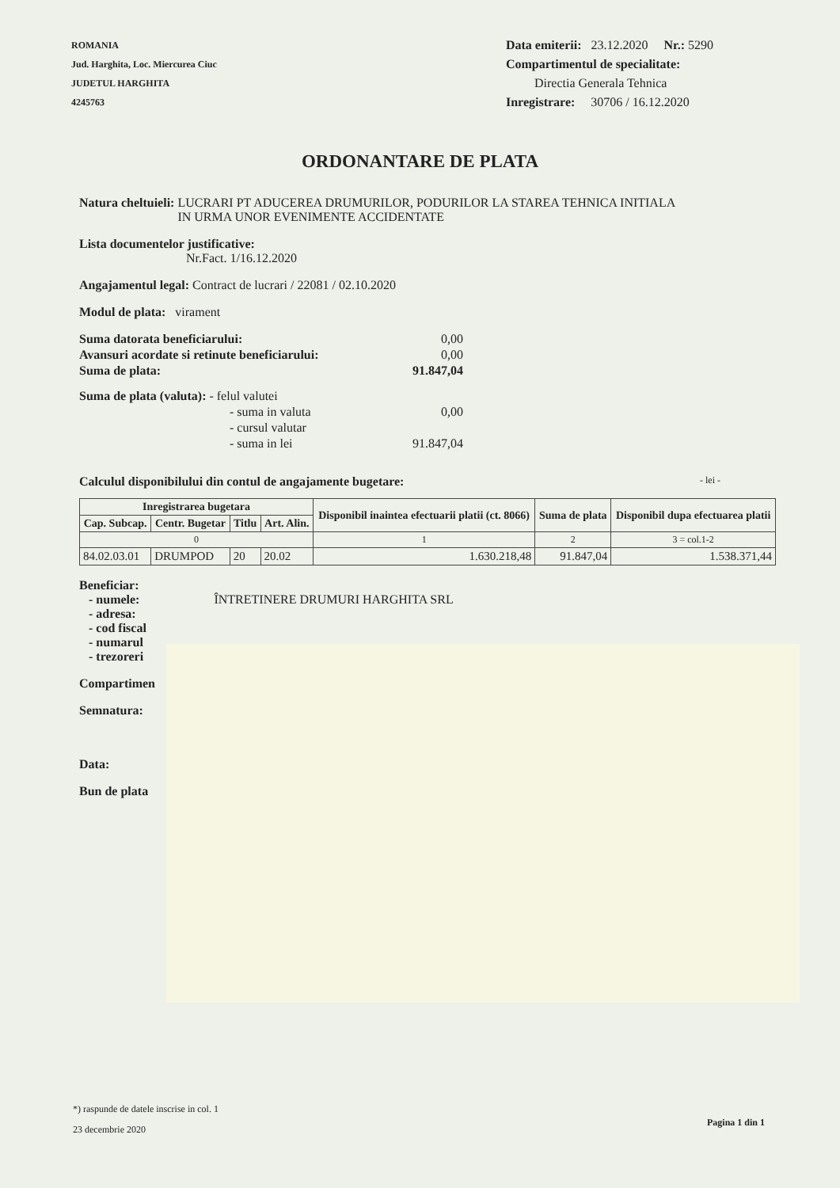ROMANIA
Jud. Harghita, Loc. Miercurea Ciuc
JUDETUL HARGHITA
4245763
Data emiterii: 23.12.2020 Nr.: 5290
Compartimentul de specialitate:
Directia Generala Tehnica
Inregistrare: 30706 / 16.12.2020
ORDONANTARE DE PLATA
Natura cheltuieli: LUCRARI PT ADUCEREA DRUMURILOR, PODURILOR LA STAREA TEHNICA INITIALA
IN URMA UNOR EVENIMENTE ACCIDENTATE
Lista documentelor justificative:
Nr.Fact. 1/16.12.2020
Angajamentul legal: Contract de lucrari / 22081 / 02.10.2020
Modul de plata: virament
Suma datorata beneficiarului: 0,00
Avansuri acordate si retinute beneficiarului: 0,00
Suma de plata: 91.847,04
Suma de plata (valuta): - felul valutei
- suma in valuta 0,00
- cursul valutar
- suma in lei 91.847,04
Calculul disponibilului din contul de angajamente bugetare: - lei -
| Inregistrarea bugetara | | | | Disponibil inaintea efectuarii platii (ct. 8066) | Suma de plata | Disponibil dupa efectuarea platii |
| --- | --- | --- | --- | --- | --- | --- |
| Cap. Subcap. | Centr. Bugetar | Titlu | Art. Alin. | | | |
| 0 | | | | 1 | 2 | 3 = col.1-2 |
| 84.02.03.01 | DRUMPOD | 20 | 20.02 | 1.630.218,48 | 91.847,04 | 1.538.371,44 |
Beneficiar:
- numele: ÎNTRETINERE DRUMURI HARGHITA SRL
- adresa:
- cod fiscal
- numarul
- trezoreri
Compartimen
Semnatura:
Data:
Bun de plata
*) raspunde de datele inscrise in col. 1
23 decembrie 2020
Pagina 1 din 1